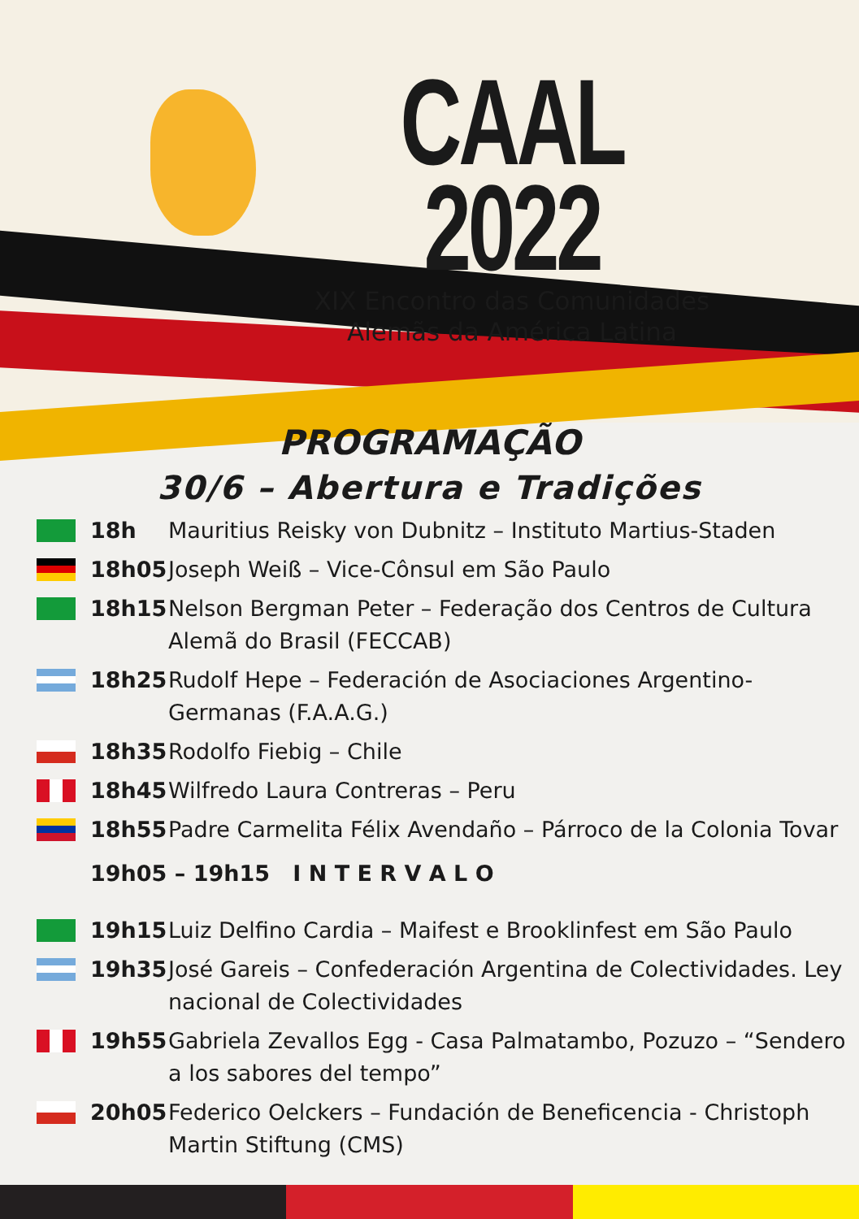CAAL 2022
XIX Encontro das Comunidades
Alemãs da América Latina
PROGRAMAÇÃO
30/6 – Abertura e Tradições
18h Mauritius Reisky von Dubnitz – Instituto Martius-Staden
18h05 Joseph Weiß – Vice-Cônsul em São Paulo
18h15 Nelson Bergman Peter – Federação dos Centros de Cultura Alemã do Brasil (FECCAB)
18h25 Rudolf Hepe – Federación de Asociaciones Argentino-Germanas (F.A.A.G.)
18h35 Rodolfo Fiebig – Chile
18h45 Wilfredo Laura Contreras – Peru
18h55 Padre Carmelita Félix Avendaño – Párroco de la Colonia Tovar
19h05 – 19h15 I N T E R V A L O
19h15 Luiz Delfino Cardia – Maifest e Brooklinfest em São Paulo
19h35 José Gareis – Confederación Argentina de Colectividades. Ley nacional de Colectividades
19h55 Gabriela Zevallos Egg - Casa Palmatambo, Pozuzo – “Sendero a los sabores del tempo”
20h05 Federico Oelckers – Fundación de Beneficencia - Christoph Martin Stiftung (CMS)